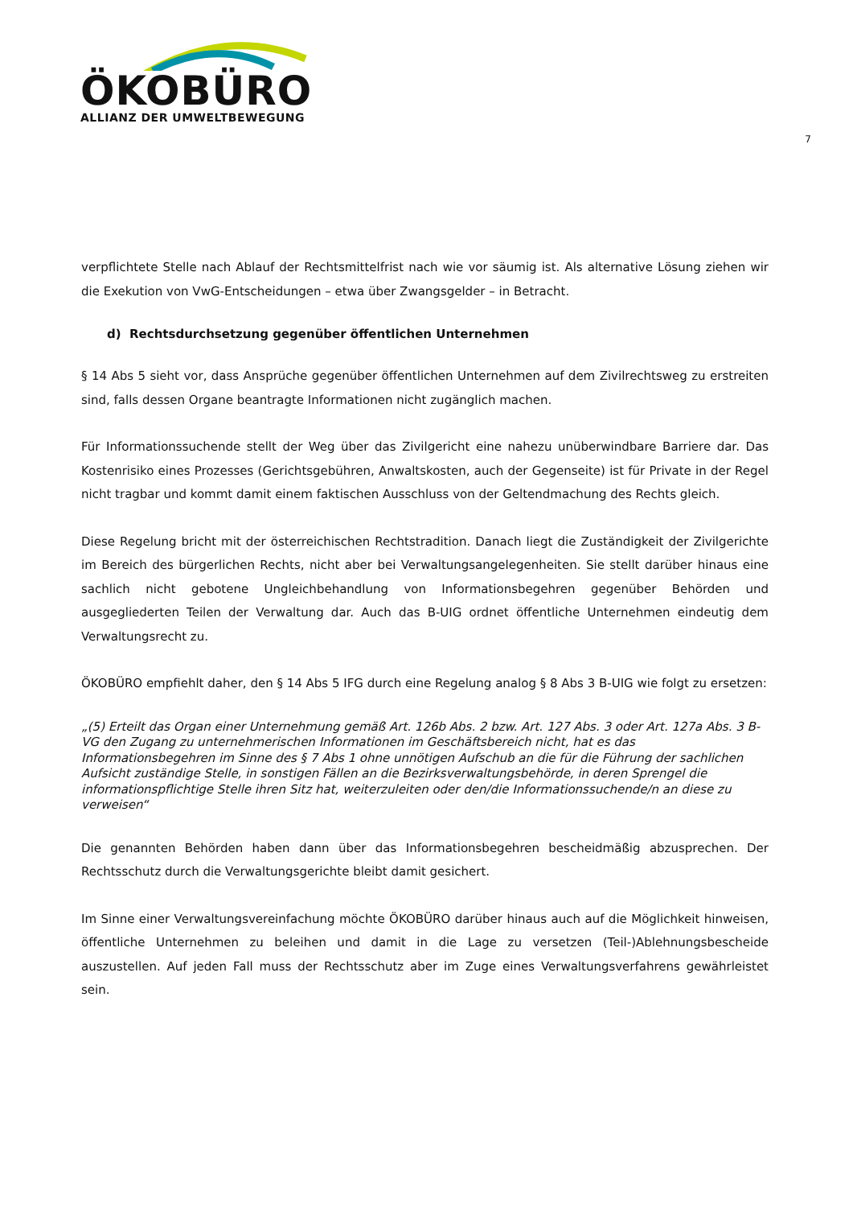ÖKOBÜRO
ALLIANZ DER UMWELTBEWEGUNG
7
verpflichtete Stelle nach Ablauf der Rechtsmittelfrist nach wie vor säumig ist. Als alternative Lösung ziehen wir die Exekution von VwG-Entscheidungen – etwa über Zwangsgelder – in Betracht.
d) Rechtsdurchsetzung gegenüber öffentlichen Unternehmen
§ 14 Abs 5 sieht vor, dass Ansprüche gegenüber öffentlichen Unternehmen auf dem Zivilrechtsweg zu erstreiten sind, falls dessen Organe beantragte Informationen nicht zugänglich machen.
Für Informationssuchende stellt der Weg über das Zivilgericht eine nahezu unüberwindbare Barriere dar. Das Kostenrisiko eines Prozesses (Gerichtsgebühren, Anwaltskosten, auch der Gegenseite) ist für Private in der Regel nicht tragbar und kommt damit einem faktischen Ausschluss von der Geltendmachung des Rechts gleich.
Diese Regelung bricht mit der österreichischen Rechtstradition. Danach liegt die Zuständigkeit der Zivilgerichte im Bereich des bürgerlichen Rechts, nicht aber bei Verwaltungsangelegenheiten. Sie stellt darüber hinaus eine sachlich nicht gebotene Ungleichbehandlung von Informationsbegehren gegenüber Behörden und ausgegliederten Teilen der Verwaltung dar. Auch das B-UIG ordnet öffentliche Unternehmen eindeutig dem Verwaltungsrecht zu.
ÖKOBÜRO empfiehlt daher, den § 14 Abs 5 IFG durch eine Regelung analog § 8 Abs 3 B-UIG wie folgt zu ersetzen:
„(5) Erteilt das Organ einer Unternehmung gemäß Art. 126b Abs. 2 bzw. Art. 127 Abs. 3 oder Art. 127a Abs. 3 B-VG den Zugang zu unternehmerischen Informationen im Geschäftsbereich nicht, hat es das Informationsbegehren im Sinne des § 7 Abs 1 ohne unnötigen Aufschub an die für die Führung der sachlichen Aufsicht zuständige Stelle, in sonstigen Fällen an die Bezirksverwaltungsbehörde, in deren Sprengel die informationspflichtige Stelle ihren Sitz hat, weiterzuleiten oder den/die Informationssuchende/n an diese zu verweisen“
Die genannten Behörden haben dann über das Informationsbegehren bescheidmäßig abzusprechen. Der Rechtsschutz durch die Verwaltungsgerichte bleibt damit gesichert.
Im Sinne einer Verwaltungsvereinfachung möchte ÖKOBÜRO darüber hinaus auch auf die Möglichkeit hinweisen, öffentliche Unternehmen zu beleihen und damit in die Lage zu versetzen (Teil-)Ablehnungsbescheide auszustellen. Auf jeden Fall muss der Rechtsschutz aber im Zuge eines Verwaltungsverfahrens gewährleistet sein.